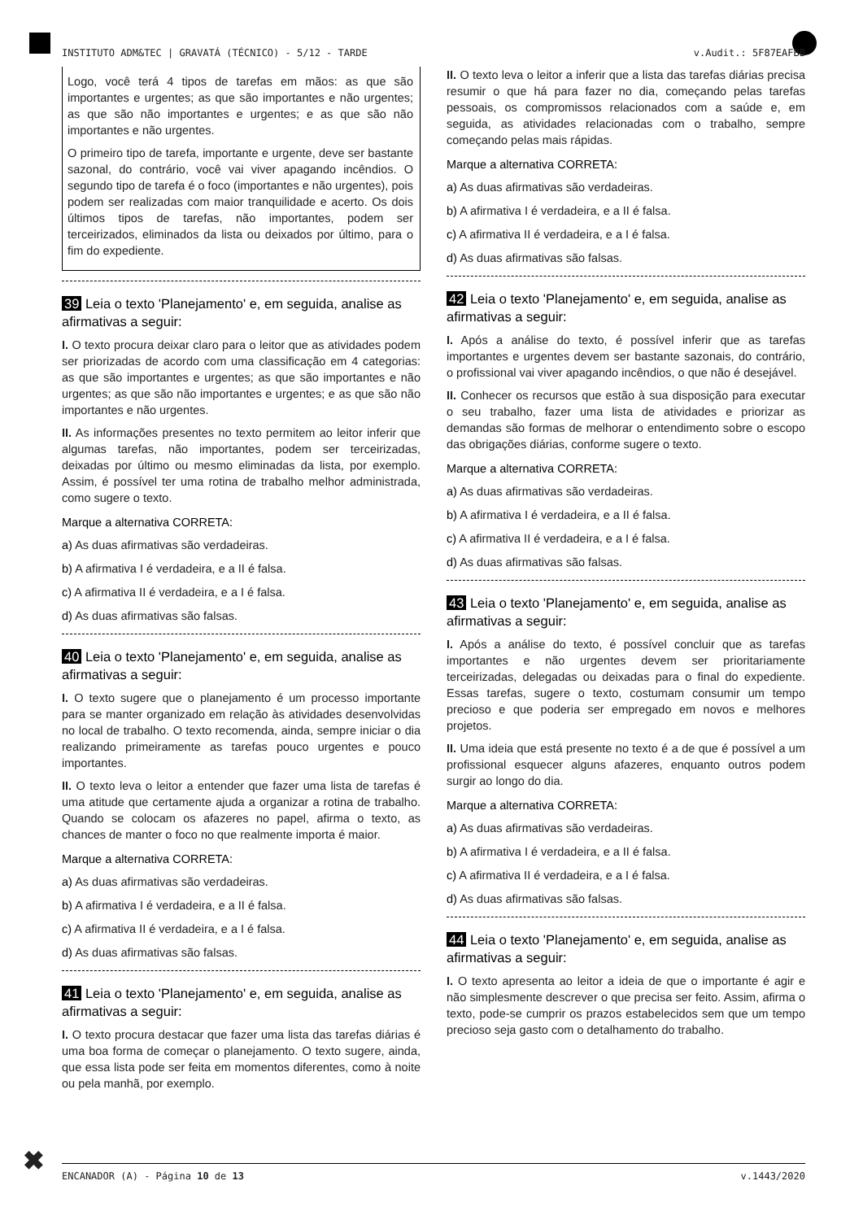INSTITUTO ADM&TEC | GRAVATÁ (TÉCNICO) - 5/12 - TARDE v.Audit.: 5F87EAFBB
Logo, você terá 4 tipos de tarefas em mãos: as que são importantes e urgentes; as que são importantes e não urgentes; as que são não importantes e urgentes; e as que são não importantes e não urgentes.
O primeiro tipo de tarefa, importante e urgente, deve ser bastante sazonal, do contrário, você vai viver apagando incêndios. O segundo tipo de tarefa é o foco (importantes e não urgentes), pois podem ser realizadas com maior tranquilidade e acerto. Os dois últimos tipos de tarefas, não importantes, podem ser terceirizados, eliminados da lista ou deixados por último, para o fim do expediente.
39 Leia o texto 'Planejamento' e, em seguida, analise as afirmativas a seguir:
I. O texto procura deixar claro para o leitor que as atividades podem ser priorizadas de acordo com uma classificação em 4 categorias: as que são importantes e urgentes; as que são importantes e não urgentes; as que são não importantes e urgentes; e as que são não importantes e não urgentes.
II. As informações presentes no texto permitem ao leitor inferir que algumas tarefas, não importantes, podem ser terceirizadas, deixadas por último ou mesmo eliminadas da lista, por exemplo. Assim, é possível ter uma rotina de trabalho melhor administrada, como sugere o texto.
Marque a alternativa CORRETA:
a) As duas afirmativas são verdadeiras.
b) A afirmativa I é verdadeira, e a II é falsa.
c) A afirmativa II é verdadeira, e a I é falsa.
d) As duas afirmativas são falsas.
40 Leia o texto 'Planejamento' e, em seguida, analise as afirmativas a seguir:
I. O texto sugere que o planejamento é um processo importante para se manter organizado em relação às atividades desenvolvidas no local de trabalho. O texto recomenda, ainda, sempre iniciar o dia realizando primeiramente as tarefas pouco urgentes e pouco importantes.
II. O texto leva o leitor a entender que fazer uma lista de tarefas é uma atitude que certamente ajuda a organizar a rotina de trabalho. Quando se colocam os afazeres no papel, afirma o texto, as chances de manter o foco no que realmente importa é maior.
Marque a alternativa CORRETA:
a) As duas afirmativas são verdadeiras.
b) A afirmativa I é verdadeira, e a II é falsa.
c) A afirmativa II é verdadeira, e a I é falsa.
d) As duas afirmativas são falsas.
41 Leia o texto 'Planejamento' e, em seguida, analise as afirmativas a seguir:
I. O texto procura destacar que fazer uma lista das tarefas diárias é uma boa forma de começar o planejamento. O texto sugere, ainda, que essa lista pode ser feita em momentos diferentes, como à noite ou pela manhã, por exemplo.
II. O texto leva o leitor a inferir que a lista das tarefas diárias precisa resumir o que há para fazer no dia, começando pelas tarefas pessoais, os compromissos relacionados com a saúde e, em seguida, as atividades relacionadas com o trabalho, sempre começando pelas mais rápidas.
Marque a alternativa CORRETA:
a) As duas afirmativas são verdadeiras.
b) A afirmativa I é verdadeira, e a II é falsa.
c) A afirmativa II é verdadeira, e a I é falsa.
d) As duas afirmativas são falsas.
42 Leia o texto 'Planejamento' e, em seguida, analise as afirmativas a seguir:
I. Após a análise do texto, é possível inferir que as tarefas importantes e urgentes devem ser bastante sazonais, do contrário, o profissional vai viver apagando incêndios, o que não é desejável.
II. Conhecer os recursos que estão à sua disposição para executar o seu trabalho, fazer uma lista de atividades e priorizar as demandas são formas de melhorar o entendimento sobre o escopo das obrigações diárias, conforme sugere o texto.
Marque a alternativa CORRETA:
a) As duas afirmativas são verdadeiras.
b) A afirmativa I é verdadeira, e a II é falsa.
c) A afirmativa II é verdadeira, e a I é falsa.
d) As duas afirmativas são falsas.
43 Leia o texto 'Planejamento' e, em seguida, analise as afirmativas a seguir:
I. Após a análise do texto, é possível concluir que as tarefas importantes e não urgentes devem ser prioritariamente terceirizadas, delegadas ou deixadas para o final do expediente. Essas tarefas, sugere o texto, costumam consumir um tempo precioso e que poderia ser empregado em novos e melhores projetos.
II. Uma ideia que está presente no texto é a de que é possível a um profissional esquecer alguns afazeres, enquanto outros podem surgir ao longo do dia.
Marque a alternativa CORRETA:
a) As duas afirmativas são verdadeiras.
b) A afirmativa I é verdadeira, e a II é falsa.
c) A afirmativa II é verdadeira, e a I é falsa.
d) As duas afirmativas são falsas.
44 Leia o texto 'Planejamento' e, em seguida, analise as afirmativas a seguir:
I. O texto apresenta ao leitor a ideia de que o importante é agir e não simplesmente descrever o que precisa ser feito. Assim, afirma o texto, pode-se cumprir os prazos estabelecidos sem que um tempo precioso seja gasto com o detalhamento do trabalho.
✖ ENCANADOR (A) - Página 10 de 13 v.1443/2020